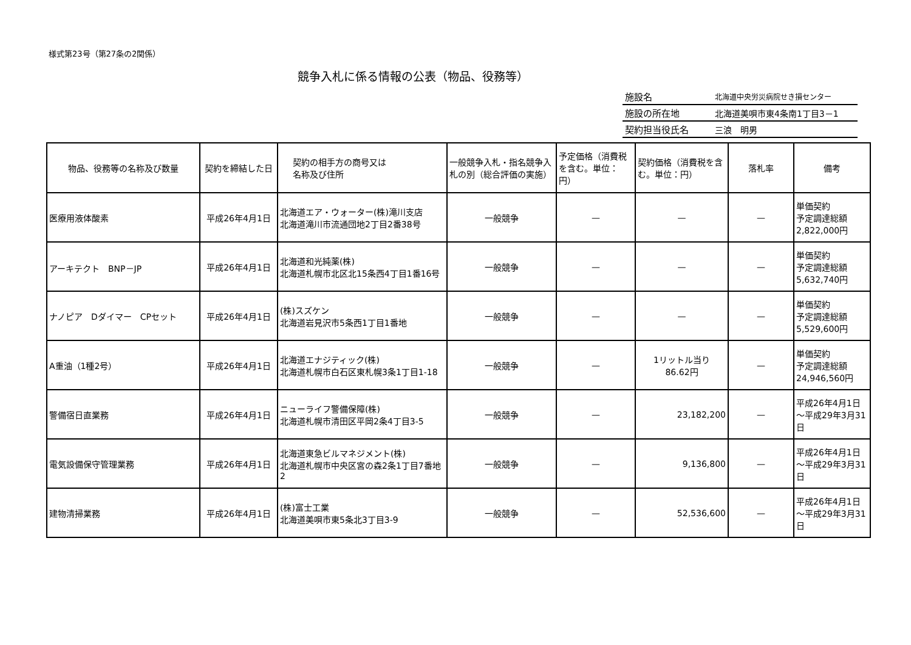様式第23号（第27条の2関係）
競争入札に係る情報の公表（物品、役務等）
| 施設名 | 北海道中央労災病院せき損センター |
| 施設の所在地 | 北海道美唄市東4条南1丁目3－1 |
| 契約担当役氏名 | 三浪 明男 |
| 物品、役務等の名称及び数量 | 契約を締結した日 | 契約の相手方の商号又は 名称及び住所 | 一般競争入札・指名競争入札の別（総合評価の実施） | 予定価格（消費税を含む。単位：円） | 契約価格（消費税を含 む。単位：円） | 落札率 | 備考 |
| --- | --- | --- | --- | --- | --- | --- | --- |
| 医療用液体酸素 | 平成26年4月1日 | 北海道エア・ウォーター(株)滝川支店 北海道滝川市流通団地2丁目2番38号 | 一般競争 | — | — | — | 単価契約 予定調達総額 2,822,000円 |
| アーキテクト BNP－JP | 平成26年4月1日 | 北海道和光純薬(株) 北海道札幌市北区北15条西4丁目1番16号 | 一般競争 | — | — | — | 単価契約 予定調達総額 5,632,740円 |
| ナノピア Dダイマー CPセット | 平成26年4月1日 | (株)スズケン 北海道岩見沢市5条西1丁目1番地 | 一般競争 | — | — | — | 単価契約 予定調達総額 5,529,600円 |
| A重油（1種2号） | 平成26年4月1日 | 北海道エナジティック(株) 北海道札幌市白石区東札幌3条1丁目1-18 | 一般競争 | — | 1リットル当り 86.62円 | — | 単価契約 予定調達総額 24,946,560円 |
| 警備宿日直業務 | 平成26年4月1日 | ニューライフ警備保障(株) 北海道札幌市清田区平岡2条4丁目3-5 | 一般競争 | — | 23,182,200 | — | 平成26年4月1日～平成29年3月31日 |
| 電気設備保守管理業務 | 平成26年4月1日 | 北海道東急ビルマネジメント(株) 北海道札幌市中央区宮の森2条1丁目7番地2 | 一般競争 | — | 9,136,800 | — | 平成26年4月1日～平成29年3月31日 |
| 建物清掃業務 | 平成26年4月1日 | (株)富士工業 北海道美唄市東5条北3丁目3-9 | 一般競争 | — | 52,536,600 | — | 平成26年4月1日～平成29年3月31日 |